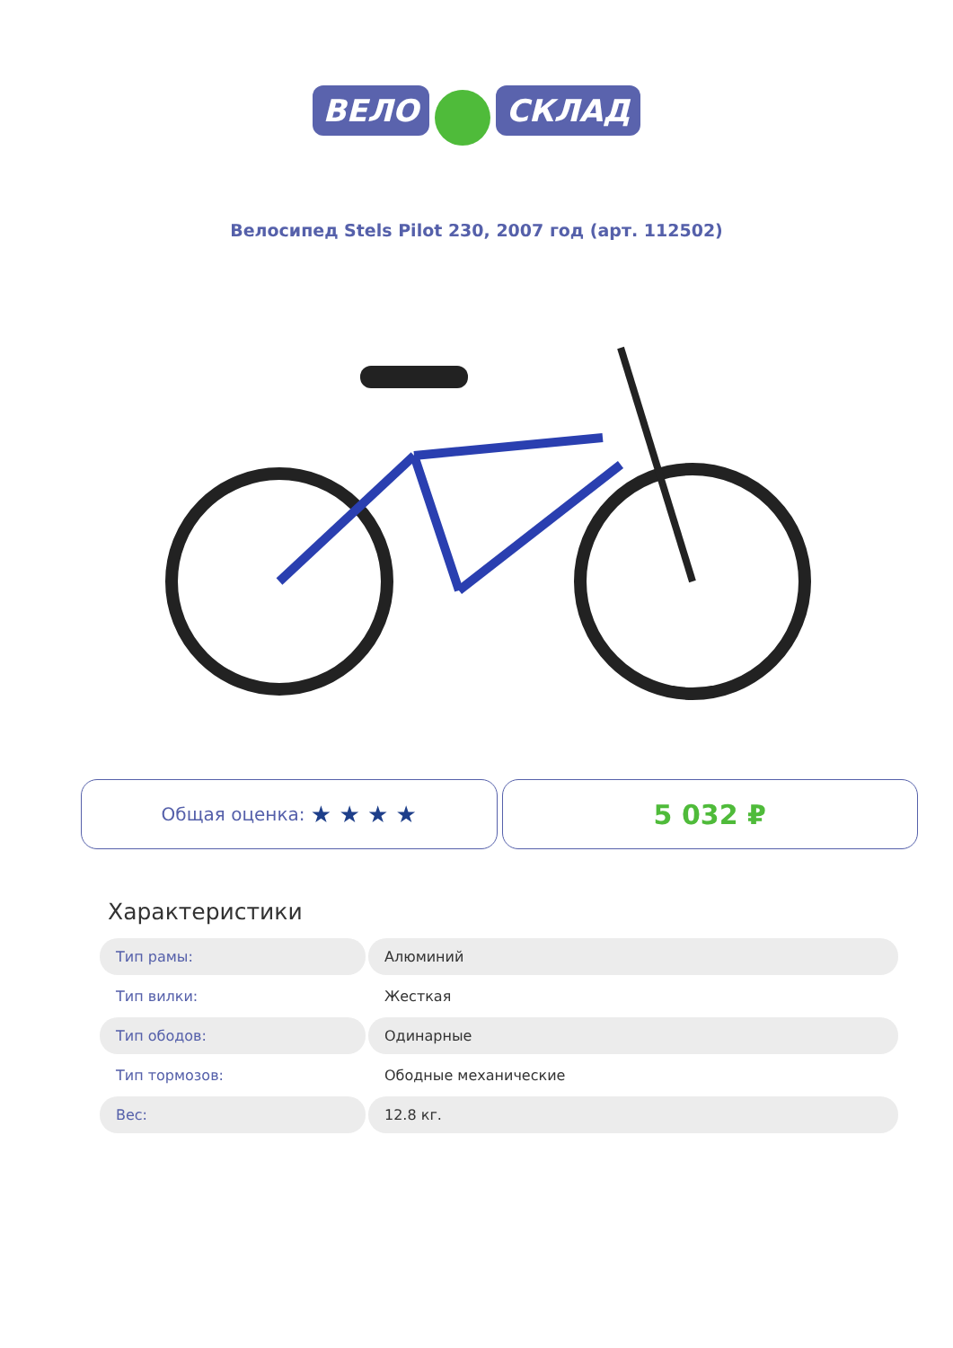ВЕЛО СКЛАД
Велосипед Stels Pilot 230, 2007 год (арт. 112502)
Общая оценка: ★ ★ ★ ★
5 032 ₽
Характеристики
| Тип рамы: | Алюминий |
| Тип вилки: | Жесткая |
| Тип ободов: | Одинарные |
| Тип тормозов: | Ободные механические |
| Вес: | 12.8 кг. |